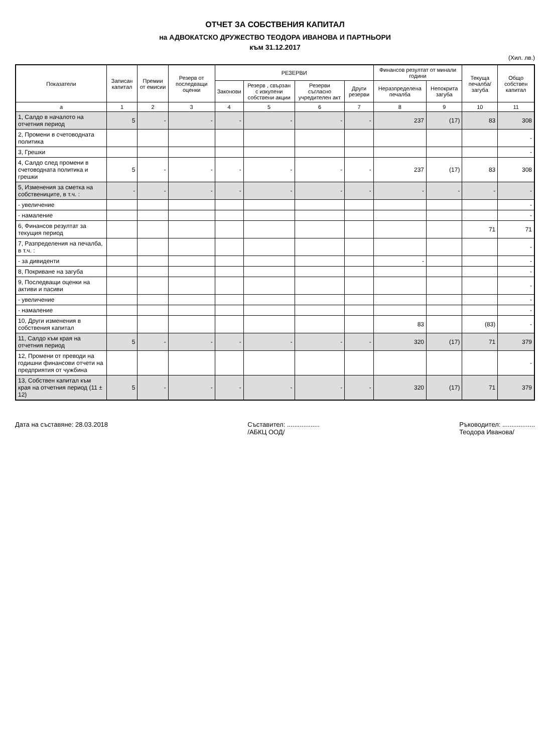ОТЧЕТ ЗА СОБСТВЕНИЯ КАПИТАЛ
на АДВОКАТСКО ДРУЖЕСТВО ТЕОДОРА ИВАНОВА И ПАРТНЬОРИ
към 31.12.2017
(Хил. лв.)
| Показатели | Записан капитал | Премии от емисии | Резерв от последващи оценки | РЕЗЕРВИ | | | | Финансов резултат от минали години | | Текуща печалба/загуба | Общо собствен капитал |
| --- | --- | --- | --- | --- | --- | --- | --- | --- | --- | --- | --- |
| | | | | Законови | Резерв , свързан с изкупени собствени акции | Резерви съгласно учредителен акт | Други резерви | Неразпределена печалба | Непокрита загуба | | |
| а | 1 | 2 | 3 | 4 | 5 | 6 | 7 | 8 | 9 | 10 | 11 |
| 1, Салдо в началото на отчетния период | 5 | - | - | - | - | - | - | 237 | (17) | 83 | 308 |
| 2, Промени в счетоводната политика | | | | | | | | | | | - |
| 3, Грешки | | | | | | | | | | | - |
| 4, Салдо след промени в счетоводната политика и грешки | 5 | - | - | - | - | - | - | 237 | (17) | 83 | 308 |
| 5, Изменения за сметка на собствениците, в т.ч. : | - | - | - | - | - | - | - | - | - | - | - |
| - увеличение | | | | | | | | | | | - |
| - намаление | | | | | | | | | | | - |
| 6, Финансов резултат за текущия период | | | | | | | | | | 71 | 71 |
| 7, Разпределения на печалба, в т.ч. : | | | | | | | | | | | - |
| - за дивиденти | | | | | | | | - | | | - |
| 8, Покриване на загуба | | | | | | | | | | | - |
| 9, Последващи оценки на активи и пасиви | | | | | | | | | | | - |
| - увеличение | | | | | | | | | | | - |
| - намаление | | | | | | | | | | | - |
| 10, Други изменения в собствения капитал | | | | | | | | 83 | | (83) | - |
| 11, Салдо към края на отчетния период | 5 | - | - | - | - | - | - | 320 | (17) | 71 | 379 |
| 12, Промени от преводи на годишни финансови отчети на предприятия от чужбина | | | | | | | | | | | - |
| 13, Собствен капитал към края на отчетния период (11 ± 12) | 5 | - | - | - | - | - | - | 320 | (17) | 71 | 379 |
Дата на съставяне: 28.03.2018 Съставител: ..................
/АБКЦ ООД/
Ръководител: ..................
Теодора Иванова/